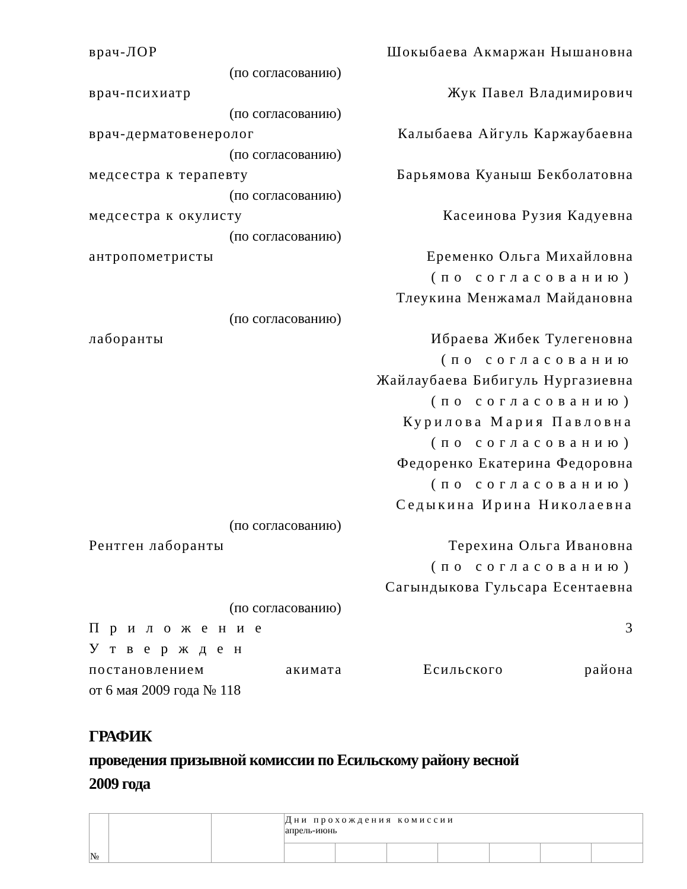врач-ЛОР Шокыбаева Акмаржан Нышановна
(по согласованию)
врач-психиатр Жук Павел Владимирович
(по согласованию)
врач-дерматовенеролог Калыбаева Айгуль Каржаубаевна
(по согласованию)
медсестра к терапевту Барьямова Куаныш Бекболатовна
(по согласованию)
медсестра к окулисту Касеинова Рузия Кадуевна
(по согласованию)
антропометристы Еременко Ольга Михайловна
(по согласованию)
Тлеукина Менжамал Майдановна
(по согласованию)
лаборанты Ибраева Жибек Тулегеновна
(по согласованию
Жайлаубаева Бибигуль Нургазиевна
(по согласованию)
Курилова Мария Павловна
(по согласованию)
Федоренко Екатерина Федоровна
(по согласованию)
Седыкина Ирина Николаевна
(по согласованию)
Рентген лаборанты Терехина Ольга Ивановна
(по согласованию)
Сагындыкова Гульсара Есентаевна
(по согласованию)
Приложение 3
Утвержден
постановлением акимата Есильского района
от 6 мая 2009 года № 118
ГРАФИК
проведения призывной комиссии по Есильскому району весной
2009 года
| № | | | Дни прохождения комиссии апрель-июнь | | | | | | |